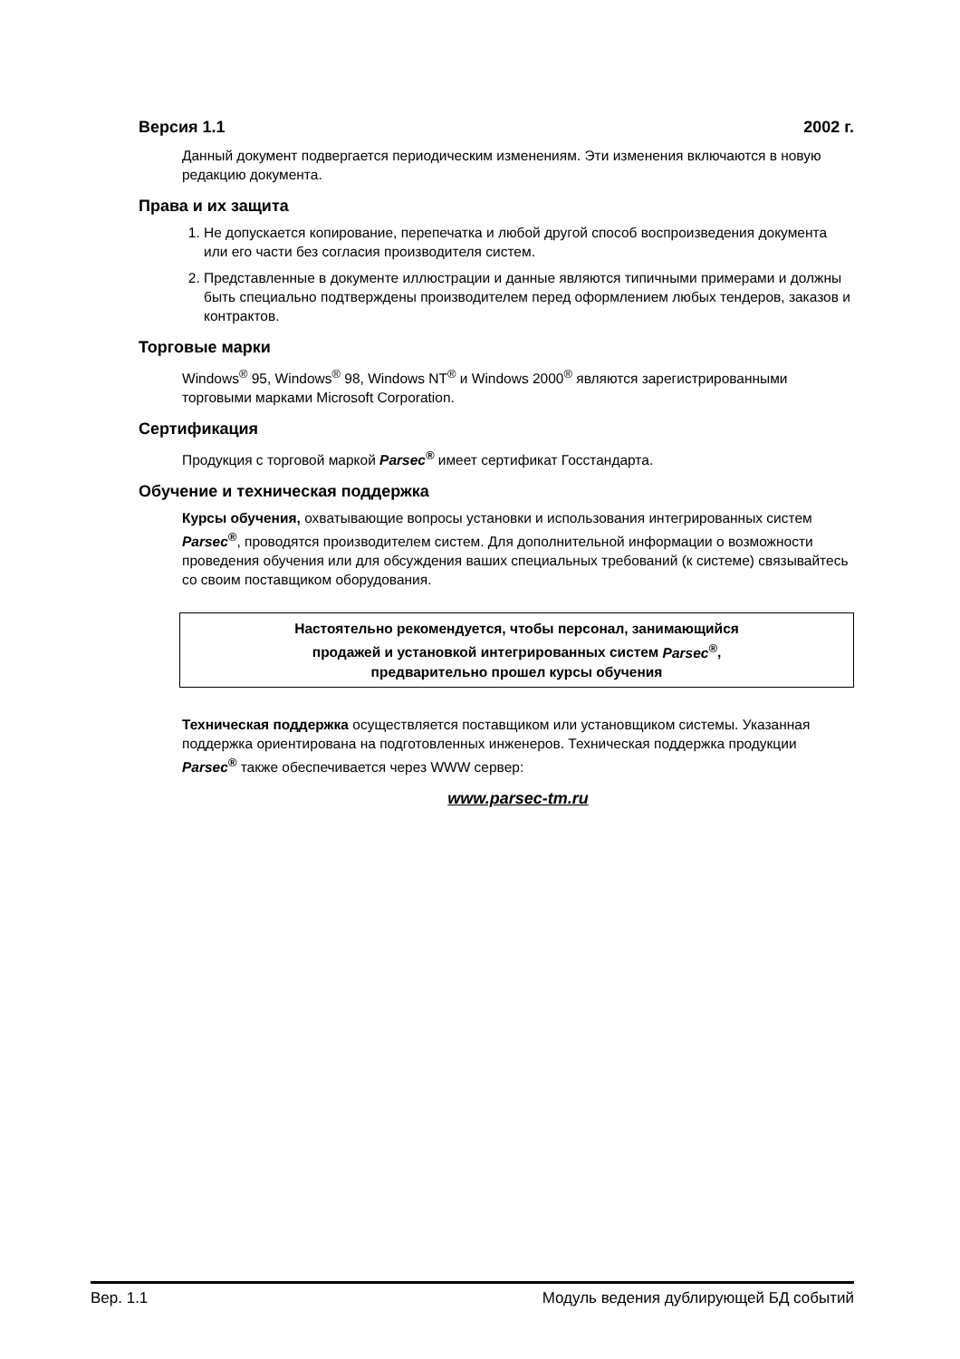Версия 1.1 2002 г.
Данный документ подвергается периодическим изменениям. Эти изменения включаются в новую редакцию документа.
Права и их защита
1. Не допускается копирование, перепечатка и любой другой способ воспроизведения документа или его части без согласия производителя систем.
2. Представленные в документе иллюстрации и данные являются типичными примерами и должны быть специально подтверждены производителем перед оформлением любых тендеров, заказов и контрактов.
Торговые марки
Windows<sup>®</sup> 95, Windows<sup>®</sup> 98, Windows NT<sup>®</sup> и Windows 2000<sup>®</sup> являются зарегистрированными торговыми марками Microsoft Corporation.
Сертификация
Продукция с торговой маркой Parsec<sup>®</sup> имеет сертификат Госстандарта.
Обучение и техническая поддержка
Курсы обучения, охватывающие вопросы установки и использования интегрированных систем Parsec<sup>®</sup>, проводятся производителем систем. Для дополнительной информации о возможности проведения обучения или для обсуждения ваших специальных требований (к системе) связывайтесь со своим поставщиком оборудования.
Настоятельно рекомендуется, чтобы персонал, занимающийся
продажей и установкой интегрированных систем Parsec<sup>®</sup>,
предварительно прошел курсы обучения
Техническая поддержка осуществляется поставщиком или установщиком системы. Указанная поддержка ориентирована на подготовленных инженеров. Техническая поддержка продукции Parsec<sup>®</sup> также обеспечивается через WWW сервер:
www.parsec-tm.ru
Вер. 1.1 Модуль ведения дублирующей БД событий